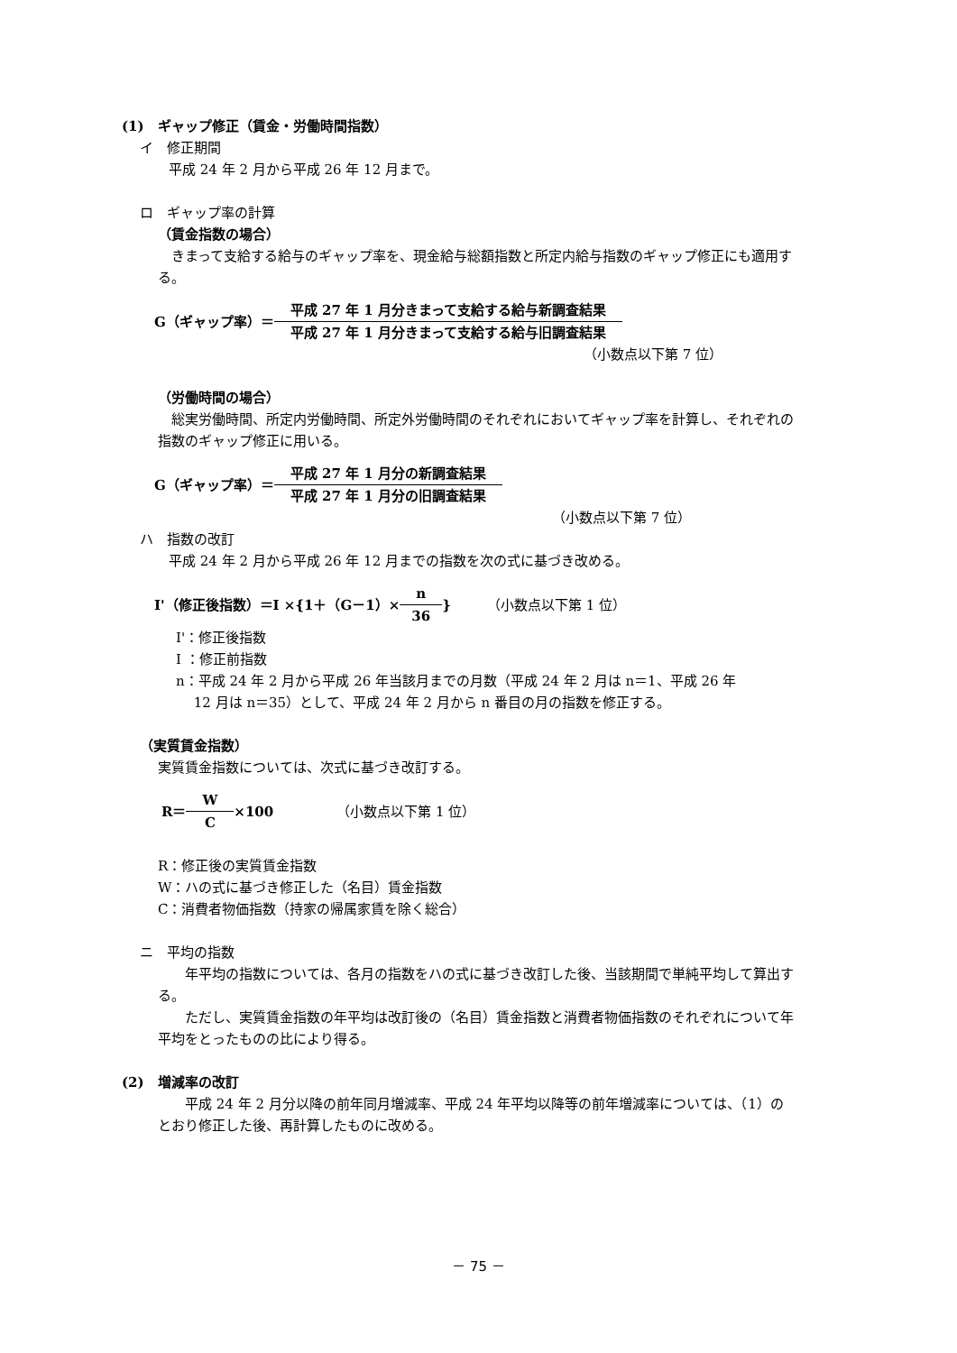(1)　ギャップ修正（賃金・労働時間指数）
イ　修正期間
平成 24 年 2 月から平成 26 年 12 月まで。
ロ　ギャップ率の計算
（賃金指数の場合）
　きまって支給する給与のギャップ率を、現金給与総額指数と所定内給与指数のギャップ修正にも適用する。
G（ギャップ率）＝
平成 27 年 1 月分きまって支給する給与新調査結果
平成 27 年 1 月分きまって支給する給与旧調査結果
（小数点以下第 7 位）
（労働時間の場合）
　総実労働時間、所定内労働時間、所定外労働時間のそれぞれにおいてギャップ率を計算し、それぞれの指数のギャップ修正に用いる。
G（ギャップ率）＝
平成 27 年 1 月分の新調査結果
平成 27 年 1 月分の旧調査結果
（小数点以下第 7 位）
ハ　指数の改訂
平成 24 年 2 月から平成 26 年 12 月までの指数を次の式に基づき改める。
I'（修正後指数）＝I ×{1＋（G－1）×
n
36
} （小数点以下第 1 位）
I'：修正後指数
I ：修正前指数
n：平成 24 年 2 月から平成 26 年当該月までの月数（平成 24 年 2 月は n＝1、平成 26 年
　 12 月は n＝35）として、平成 24 年 2 月から n 番目の月の指数を修正する。
（実質賃金指数）
実質賃金指数については、次式に基づき改訂する。
R＝
W
C
×100 （小数点以下第 1 位）
R：修正後の実質賃金指数
W：ハの式に基づき修正した（名目）賃金指数
C：消費者物価指数（持家の帰属家賃を除く総合）
ニ　平均の指数
　　年平均の指数については、各月の指数をハの式に基づき改訂した後、当該期間で単純平均して算出する。
　　ただし、実質賃金指数の年平均は改訂後の（名目）賃金指数と消費者物価指数のそれぞれについて年平均をとったものの比により得る。
(2)　増減率の改訂
　　平成 24 年 2 月分以降の前年同月増減率、平成 24 年平均以降等の前年増減率については、（1）のとおり修正した後、再計算したものに改める。
－ 75 －